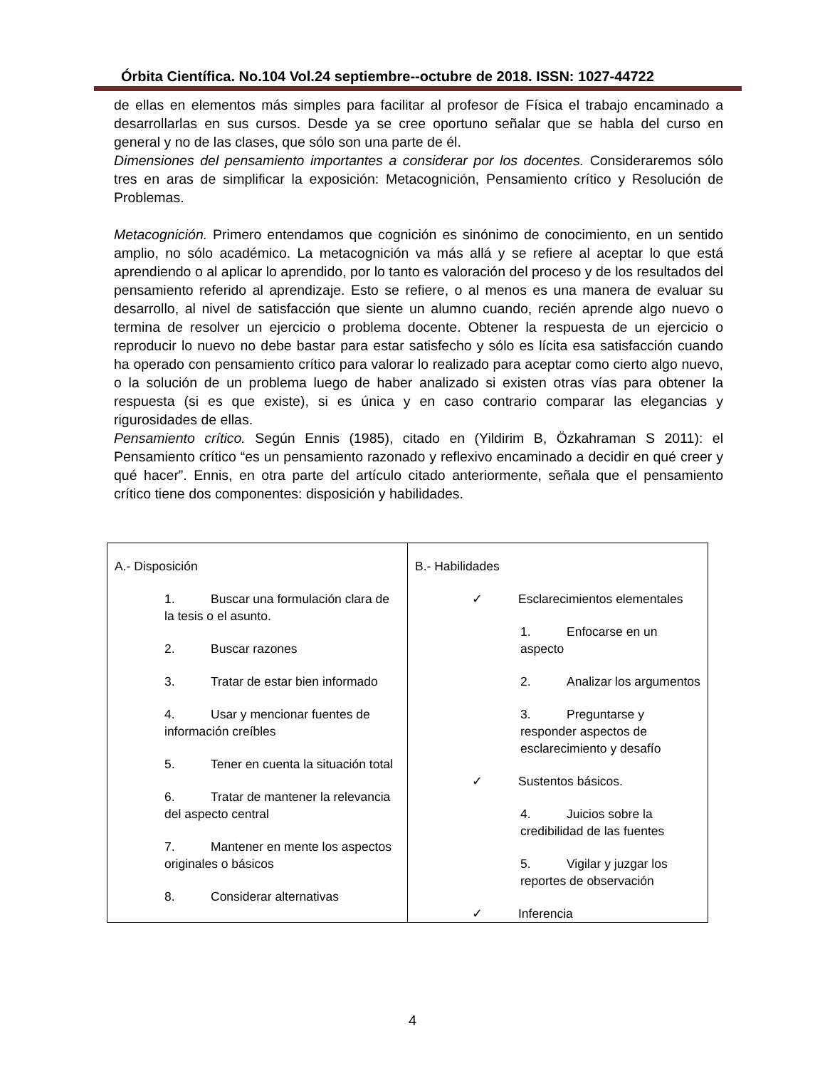Órbita Científica. No.104 Vol.24 septiembre--octubre de 2018. ISSN: 1027-44722
de ellas en elementos más simples para facilitar al profesor de Física el trabajo encaminado a desarrollarlas en sus cursos. Desde ya se cree oportuno señalar que se habla del curso en general y no de las clases, que sólo son una parte de él.
Dimensiones del pensamiento importantes a considerar por los docentes. Consideraremos sólo tres en aras de simplificar la exposición: Metacognición, Pensamiento crítico y Resolución de Problemas.
Metacognición. Primero entendamos que cognición es sinónimo de conocimiento, en un sentido amplio, no sólo académico. La metacognición va más allá y se refiere al aceptar lo que está aprendiendo o al aplicar lo aprendido, por lo tanto es valoración del proceso y de los resultados del pensamiento referido al aprendizaje. Esto se refiere, o al menos es una manera de evaluar su desarrollo, al nivel de satisfacción que siente un alumno cuando, recién aprende algo nuevo o termina de resolver un ejercicio o problema docente. Obtener la respuesta de un ejercicio o reproducir lo nuevo no debe bastar para estar satisfecho y sólo es lícita esa satisfacción cuando ha operado con pensamiento crítico para valorar lo realizado para aceptar como cierto algo nuevo, o la solución de un problema luego de haber analizado si existen otras vías para obtener la respuesta (si es que existe), si es única y en caso contrario comparar las elegancias y rigurosidades de ellas.
Pensamiento crítico. Según Ennis (1985), citado en (Yildirim B, Özkahraman S 2011): el Pensamiento crítico “es un pensamiento razonado y reflexivo encaminado a decidir en qué creer y qué hacer”. Ennis, en otra parte del artículo citado anteriormente, señala que el pensamiento crítico tiene dos componentes: disposición y habilidades.
| A.- Disposición 1. Buscar una formulación clara de la tesis o el asunto. 2. Buscar razones 3. Tratar de estar bien informado 4. Usar y mencionar fuentes de información creíbles 5. Tener en cuenta la situación total 6. Tratar de mantener la relevancia del aspecto central 7. Mantener en mente los aspectos originales o básicos 8. Considerar alternativas | B.- Habilidades ✓ Esclarecimientos elementales 1. Enfocarse en un aspecto 2. Analizar los argumentos 3. Preguntarse y responder aspectos de esclarecimiento y desafío ✓ Sustentos básicos. 4. Juicios sobre la credibilidad de las fuentes 5. Vigilar y juzgar los reportes de observación ✓ Inferencia |
4